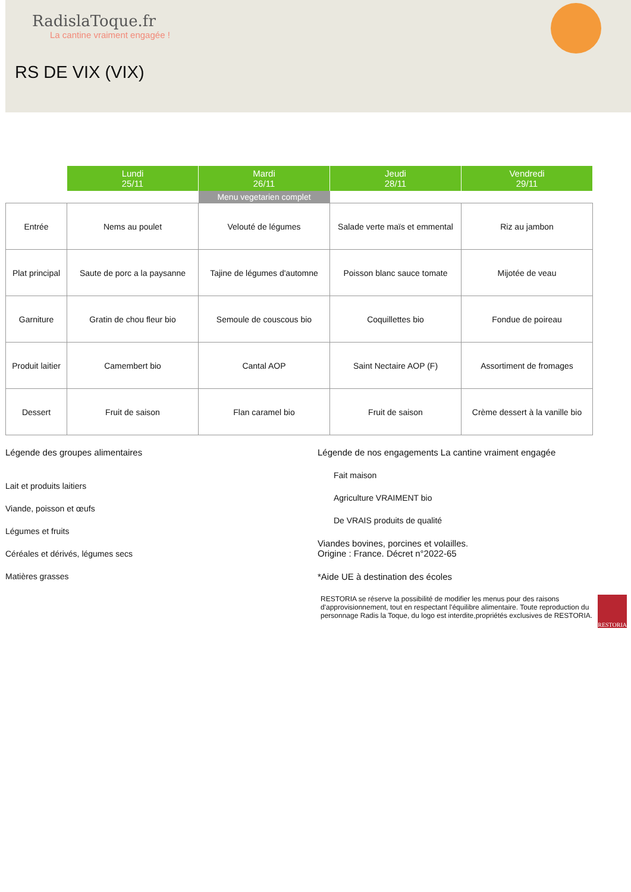RadislaToque.fr
La cantine vraiment engagée !
RS DE VIX (VIX)
| | Lundi 25/11 | Mardi 26/11 | Jeudi 28/11 | Vendredi 29/11 |
| --- | --- | --- | --- | --- |
| | | Menu vegetarien complet | | |
| Entrée | Nems au poulet | Velouté de légumes | Salade verte maïs et emmental | Riz au jambon |
| Plat principal | Saute de porc a la paysanne | Tajine de légumes d'automne | Poisson blanc sauce tomate | Mijotée de veau |
| Garniture | Gratin de chou fleur bio | Semoule de couscous bio | Coquillettes bio | Fondue de poireau |
| Produit laitier | Camembert bio | Cantal AOP | Saint Nectaire AOP (F) | Assortiment de fromages |
| Dessert | Fruit de saison | Flan caramel bio | Fruit de saison | Crème dessert à la vanille bio |
Légende des groupes alimentaires
Lait et produits laitiers
Viande, poisson et œufs
Légumes et fruits
Céréales et dérivés, légumes secs
Matières grasses
Légende de nos engagements La cantine vraiment engagée
Fait maison
Agriculture VRAIMENT bio
De VRAIS produits de qualité
Viandes bovines, porcines et volailles.
Origine : France. Décret n°2022-65
*Aide UE à destination des écoles
RESTORIA se réserve la possibilité de modifier les menus pour des raisons d'approvisionnement, tout en respectant l'équilibre alimentaire. Toute reproduction du personnage Radis la Toque, du logo est interdite,propriétés exclusives de RESTORIA.
RESTORIA